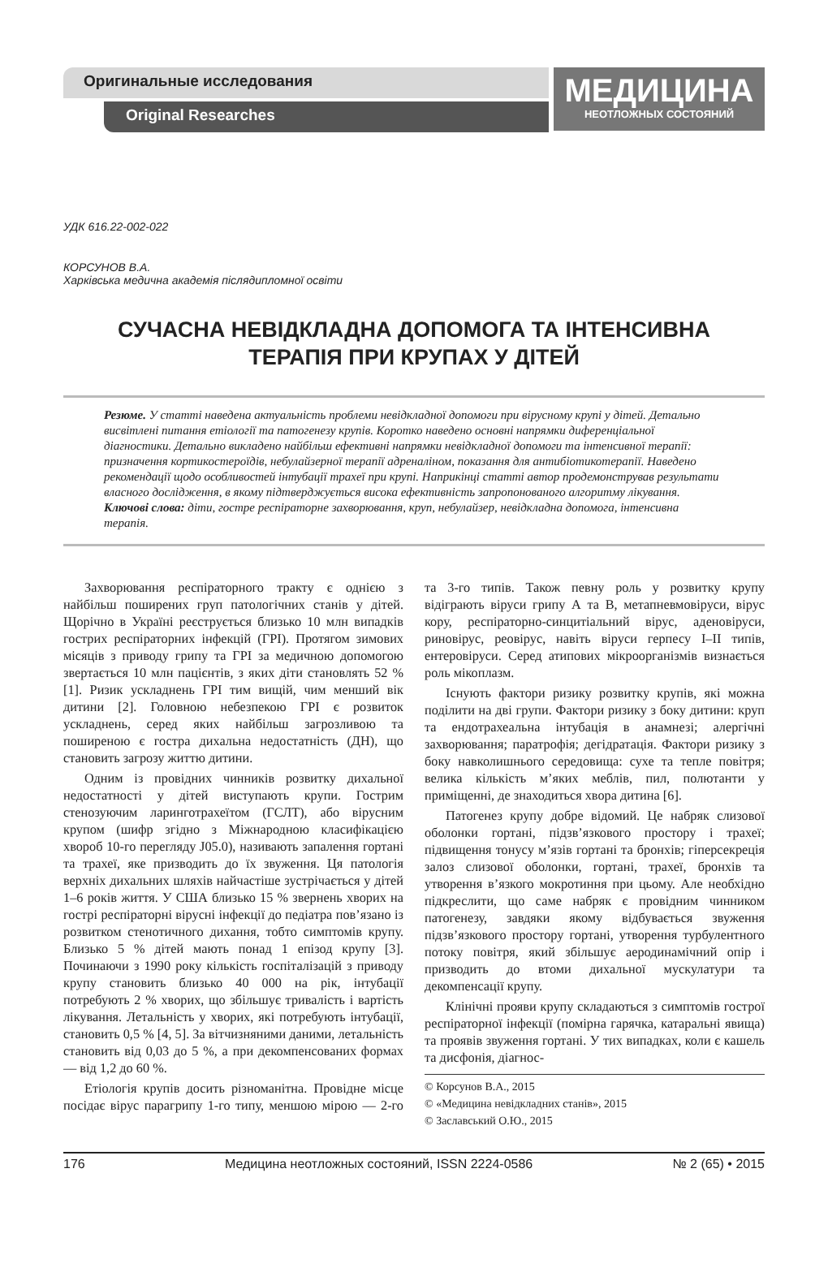Оригинальные исследования
Original Researches
МЕДИЦИНА
НЕОТЛОЖНЫХ СОСТОЯНИЙ
УДК 616.22-002-022
КОРСУНОВ В.А.
Харківська медична академія післядипломної освіти
СУЧАСНА НЕВІДКЛАДНА ДОПОМОГА ТА ІНТЕНСИВНА
ТЕРАПІЯ ПРИ КРУПАХ У ДІТЕЙ
Резюме. У статті наведена актуальність проблеми невідкладної допомоги при вірусному крупі у дітей. Детально висвітлені питання етіології та патогенезу крупів. Коротко наведено основні напрямки диференціальної діагностики. Детально викладено найбільш ефективні напрямки невідкладної допомоги та інтенсивної терапії: призначення кортикостероїдів, небулайзерної терапії адреналіном, показання для антибіотикотерапії. Наведено рекомендації щодо особливостей інтубації трахеї при крупі. Наприкінці статті автор продемонстрував результати власного дослідження, в якому підтверджується висока ефективність запропонованого алгоритму лікування.
Ключові слова: діти, гостре респіраторне захворювання, круп, небулайзер, невідкладна допомога, інтенсивна терапія.
Захворювання респіраторного тракту є однією з найбільш поширених груп патологічних станів у дітей. Щорічно в Україні реєструється близько 10 млн випадків гострих респіраторних інфекцій (ГРІ). Протягом зимових місяців з приводу грипу та ГРІ за медичною допомогою звертається 10 млн пацієнтів, з яких діти становлять 52 % [1]. Ризик ускладнень ГРІ тим вищій, чим менший вік дитини [2]. Головною небезпекою ГРІ є розвиток ускладнень, серед яких найбільш загрозливою та поширеною є гостра дихальна недостатність (ДН), що становить загрозу життю дитини.
Одним із провідних чинників розвитку дихальної недостатності у дітей виступають крупи. Гострим стенозуючим ларинготрахеїтом (ГСЛТ), або вірусним крупом (шифр згідно з Міжнародною класифікацією хвороб 10-го перегляду J05.0), називають запалення гортані та трахеї, яке призводить до їх звуження. Ця патологія верхніх дихальних шляхів найчастіше зустрічається у дітей 1–6 років життя. У США близько 15 % звернень хворих на гострі респіраторні вірусні інфекції до педіатра пов’язано із розвитком стенотичного дихання, тобто симптомів крупу. Близько 5 % дітей мають понад 1 епізод крупу [3]. Починаючи з 1990 року кількість госпіталізацій з приводу крупу становить близько 40 000 на рік, інтубації потребують 2 % хворих, що збільшує тривалість і вартість лікування. Летальність у хворих, які потребують інтубації, становить 0,5 % [4, 5]. За вітчизняними даними, летальність становить від 0,03 до 5 %, а при декомпенсованих формах — від 1,2 до 60 %.
Етіологія крупів досить різноманітна. Провідне місце посідає вірус парагрипу 1-го типу, меншою мірою — 2-го та 3-го типів. Також певну роль у розвитку крупу відіграють віруси грипу А та В, метапневмовіруси, вірус кору, респіраторно-синцитіальний вірус, аденовіруси, риновірус, реовірус, навіть віруси герпесу I–II типів, ентеровіруси. Серед атипових мікроорганізмів визнається роль мікоплазм.
Існують фактори ризику розвитку крупів, які можна поділити на дві групи. Фактори ризику з боку дитини: круп та ендотрахеальна інтубація в анамнезі; алергічні захворювання; паратрофія; дегідратація. Фактори ризику з боку навколишнього середовища: сухе та тепле повітря; велика кількість м’яких меблів, пил, полютанти у приміщенні, де знаходиться хвора дитина [6].
Патогенез крупу добре відомий. Це набряк слизової оболонки гортані, підзв’язкового простору і трахеї; підвищення тонусу м’язів гортані та бронхів; гіперсекреція залоз слизової оболонки, гортані, трахеї, бронхів та утворення в’язкого мокротиння при цьому. Але необхідно підкреслити, що саме набряк є провідним чинником патогенезу, завдяки якому відбувається звуження підзв’язкового простору гортані, утворення турбулентного потоку повітря, який збільшує аеродинамічний опір і призводить до втоми дихальної мускулатури та декомпенсації крупу.
Клінічні прояви крупу складаються з симптомів гострої респіраторної інфекції (помірна гарячка, катаральні явища) та проявів звуження гортані. У тих випадках, коли є кашель та дисфонія, діагнос-
© Корсунов В.А., 2015
© «Медицина невідкладних станів», 2015
© Заславський О.Ю., 2015
176 Медицина неотложных состояний, ISSN 2224-0586 № 2 (65) • 2015